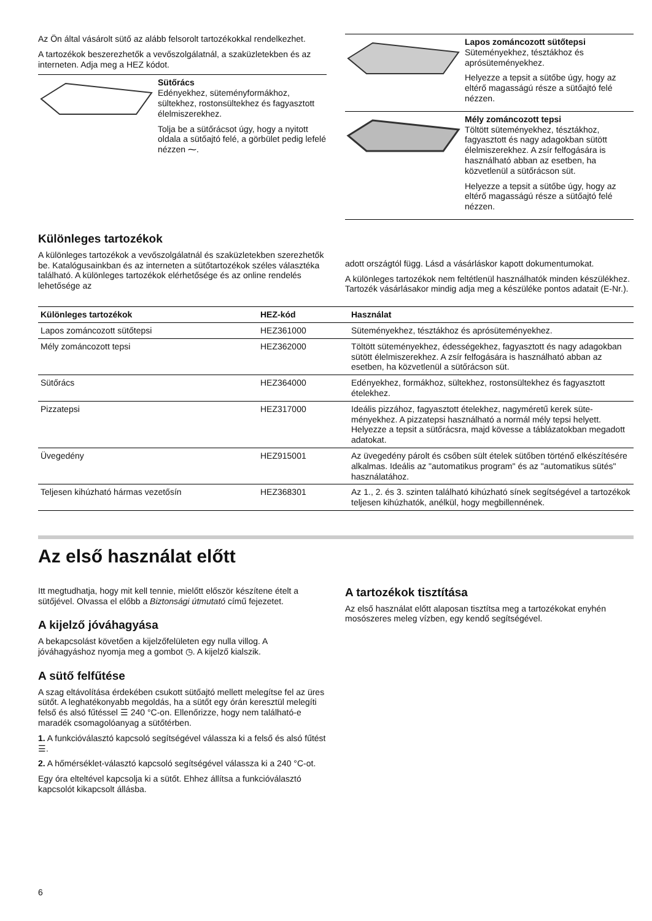Az Ön által vásárolt sütő az alább felsorolt tartozékokkal rendelkezhet.
A tartozékok beszerezhetők a vevőszolgálatnál, a szaküzletekben és az interneten. Adja meg a HEZ kódot.
Sütőrács
Edényekhez, süteményformákhoz, sültekhez, rostonsültekhez és fagyasztott élelmiszerekhez.
Tolja be a sütőrácsot úgy, hogy a nyitott oldala a sütőajtó felé, a gör­bület pedig lefelé nézzen ⁓.
Lapos zománcozott sütőtepsi
Süteményekhez, tésztákhoz és aprósüteményekhez.
Helyezze a tepsit a sütőbe úgy, hogy az eltérő magasságú része a sütőajtó felé nézzen.
Mély zománcozott tepsi
Töltött süteményekhez, tésztákhoz, fagyasztott és nagy adagokban sütött élelmiszerekhez. A zsír felfo­gására is használható abban az esetben, ha közvetlenül a sütőrá­cson süt.
Helyezze a tepsit a sütőbe úgy, hogy az eltérő magasságú része a sütőajtó felé nézzen.
Különleges tartozékok
A különleges tartozékok a vevőszolgálatnál és szaküzletekben szerezhetők be. Katalógusainkban és az interneten a sütőtartozékok széles választéka található. A különleges tartozékok elérhetősége és az online rendelés lehetősége az
adott országtól függ. Lásd a vásárláskor kapott dokumentumokat.
A különleges tartozékok nem feltétlenül használhatók minden készülékhez. Tartozék vásárlásakor mindig adja meg a készüléke pontos adatait (E-Nr.).
| Különleges tartozékok | HEZ-kód | Használat |
| --- | --- | --- |
| Lapos zománcozott sütőtepsi | HEZ361000 | Süteményekhez, tésztákhoz és aprósüteményekhez. |
| Mély zománcozott tepsi | HEZ362000 | Töltött süteményekhez, édességekhez, fagyasztott és nagy adagokban sütött élelmiszerekhez. A zsír felfogására is hasz­nálható abban az esetben, ha közvetlenül a sütőrácson süt. |
| Sütőrács | HEZ364000 | Edényekhez, formákhoz, sültekhez, rostonsültekhez és fagyasztott ételekhez. |
| Pizzatepsi | HEZ317000 | Ideális pizzához, fagyasztott ételekhez, nagyméretű kerek süte­ményekhez. A pizzatepsi használható a normál mély tepsi helyett. Helyezze a tepsit a sütőrácsra, majd kövesse a tábláza­tokban megadott adatokat. |
| Üvegedény | HEZ915001 | Az üvegedény párolt és csőben sült ételek sütőben történő elkészítésére alkalmas. Ideális az "automatikus program" és az "automatikus sütés" használatához. |
| Teljesen kihúzható hármas vezetősín | HEZ368301 | Az 1., 2. és 3. szinten található kihúzható sínek segítségével a tartozékok teljesen kihúzhatók, anélkül, hogy megbillennének. |
Az első használat előtt
Itt megtudhatja, hogy mit kell tennie, mielőtt először készítene ételt a sütőjével. Olvassa el előbb a Biztonsági útmutató című fejezetet.
A kijelző jóváhagyása
A bekapcsolást követően a kijelzőfelületen egy nulla villog. A jóváhagyáshoz nyomja meg a gombot ◷. A kijelző kialszik.
A sütő felfűtése
A szag eltávolítása érdekében csukott sütőajtó mellett melegítse fel az üres sütőt. A leghatékonyabb megoldás, ha a sütőt egy órán keresztül melegíti felső és alsó fűtéssel ☰ 240 °C-on. Ellenőrizze, hogy nem található-e maradék csomagolóanyag a sütőtérben.
1. A funkcióválasztó kapcsoló segítségével válassza ki a felső és alsó fűtést ☰.
2. A hőmérséklet-választó kapcsoló segítségével válassza ki a 240 °C-ot.
Egy óra elteltével kapcsolja ki a sütőt. Ehhez állítsa a funkcióválasztó kapcsolót kikapcsolt állásba.
A tartozékok tisztítása
Az első használat előtt alaposan tisztítsa meg a tartozékokat enyhén mosószeres meleg vízben, egy kendő segítségével.
6